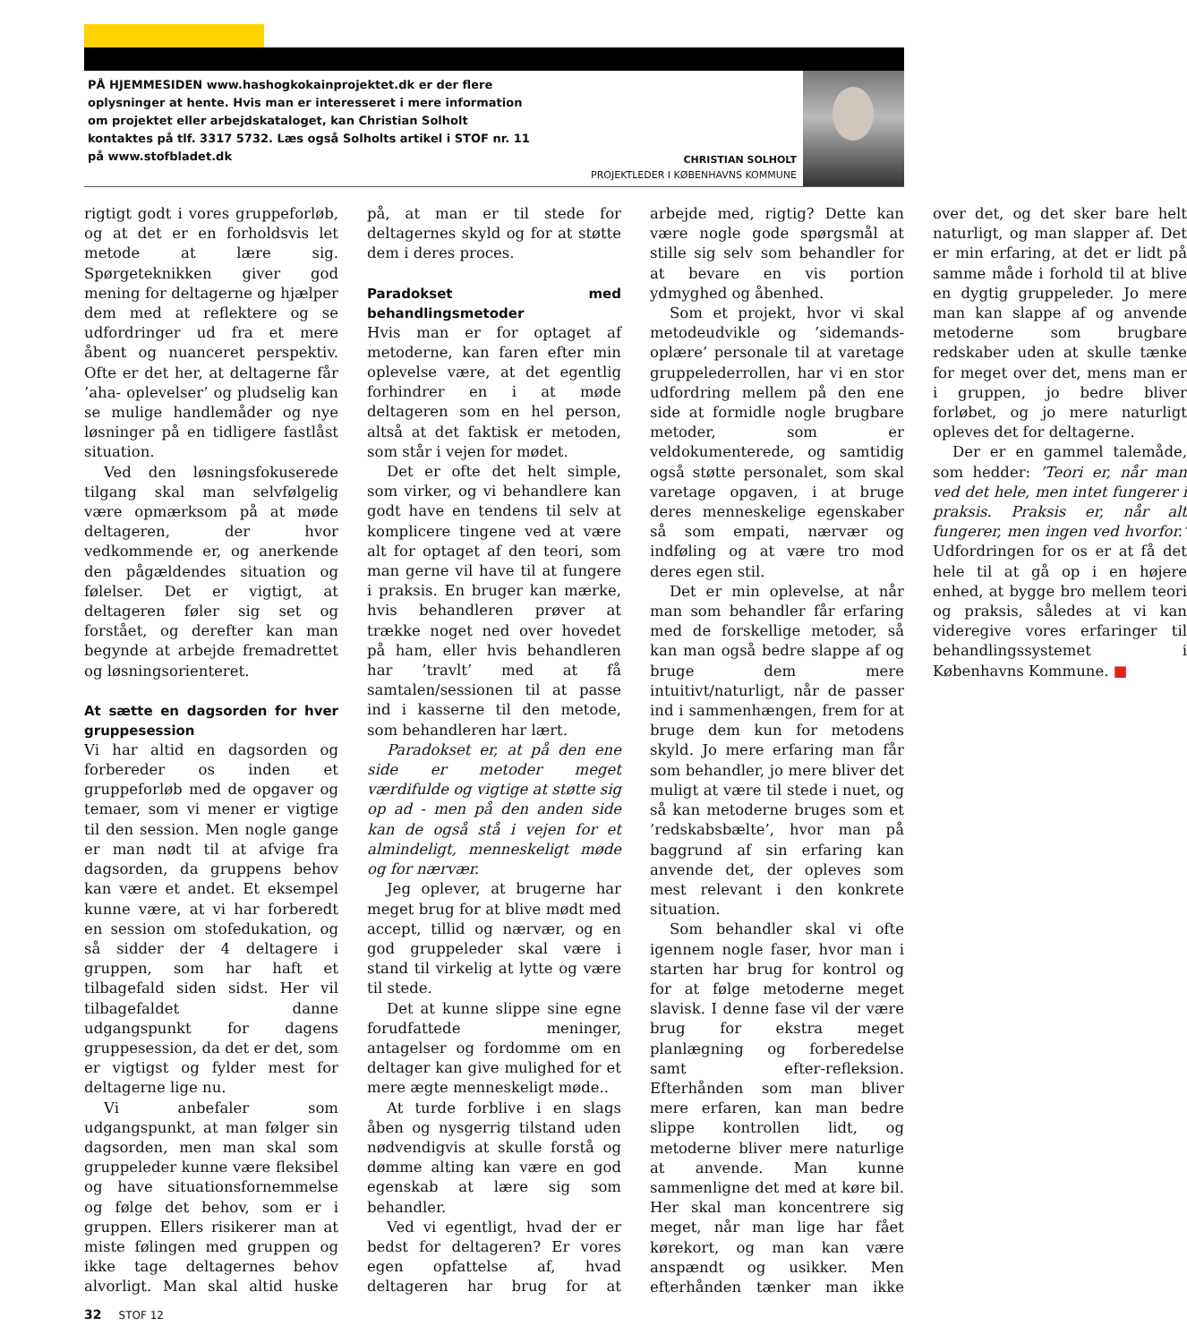PÅ HJEMMESIDEN www.hashogkokainprojektet.dk er der flere oplysninger at hente. Hvis man er interesseret i mere information om projektet eller arbejdskataloget, kan Christian Solholt kontaktes på tlf. 3317 5732. Læs også Solholts artikel i STOF nr. 11 på www.stofbladet.dk
CHRISTIAN SOLHOLT
PROJEKTLEDER I KØBENHAVNS KOMMUNE
rigtigt godt i vores gruppeforløb, og at det er en forholdsvis let metode at lære sig. Spørgeteknikken giver god mening for deltagerne og hjælper dem med at reflektere og se udfordringer ud fra et mere åbent og nuanceret perspektiv. Ofte er det her, at deltagerne får ’aha- oplevelser’ og pludselig kan se mulige handlemåder og nye løsninger på en tidligere fastlåst situation.
Ved den løsningsfokuserede tilgang skal man selvfølgelig være opmærksom på at møde deltageren, der hvor vedkommende er, og anerkende den pågældendes situation og følelser. Det er vigtigt, at deltageren føler sig set og forstået, og derefter kan man begynde at arbejde fremadrettet og løsningsorienteret.
At sætte en dagsorden for hver gruppesession
Vi har altid en dagsorden og forbereder os inden et gruppeforløb med de opgaver og temaer, som vi mener er vigtige til den session. Men nogle gange er man nødt til at afvige fra dagsorden, da gruppens behov kan være et andet. Et eksempel kunne være, at vi har forberedt en session om stofedukation, og så sidder der 4 deltagere i gruppen, som har haft et tilbagefald siden sidst. Her vil tilbagefaldet danne udgangspunkt for dagens gruppesession, da det er det, som er vigtigst og fylder mest for deltagerne lige nu.
Vi anbefaler som udgangspunkt, at man følger sin dagsorden, men man skal som gruppeleder kunne være fleksibel og have situationsfornemmelse og følge det behov, som er i gruppen. Ellers risikerer man at miste følingen med gruppen og ikke tage deltagernes behov alvorligt. Man skal altid huske på, at man er til stede for deltagernes skyld og for at støtte dem i deres proces.
Paradokset med behandlingsmetoder
Hvis man er for optaget af metoderne, kan faren efter min oplevelse være, at det egentlig forhindrer en i at møde deltageren som en hel person, altså at det faktisk er metoden, som står i vejen for mødet.
Det er ofte det helt simple, som virker, og vi behandlere kan godt have en tendens til selv at komplicere tingene ved at være alt for optaget af den teori, som man gerne vil have til at fungere i praksis. En bruger kan mærke, hvis behandleren prøver at trække noget ned over hovedet på ham, eller hvis behandleren har ’travlt’ med at få samtalen/sessionen til at passe ind i kasserne til den metode, som behandleren har lært.
Paradokset er, at på den ene side er metoder meget værdifulde og vigtige at støtte sig op ad - men på den anden side kan de også stå i vejen for et almindeligt, menneskeligt møde og for nærvær.
Jeg oplever, at brugerne har meget brug for at blive mødt med accept, tillid og nærvær, og en god gruppeleder skal være i stand til virkelig at lytte og være til stede.
Det at kunne slippe sine egne forudfattede meninger, antagelser og fordomme om en deltager kan give mulighed for et mere ægte menneskeligt møde..
At turde forblive i en slags åben og nysgerrig tilstand uden nødvendigvis at skulle forstå og dømme alting kan være en god egenskab at lære sig som behandler.
Ved vi egentligt, hvad der er bedst for deltageren? Er vores egen opfattelse af, hvad deltageren har brug for at arbejde med, rigtig? Dette kan være nogle gode spørgsmål at stille sig selv som behandler for at bevare en vis portion ydmyghed og åbenhed.
Som et projekt, hvor vi skal metodeudvikle og ’sidemands-oplære’ personale til at varetage gruppelederrollen, har vi en stor udfordring mellem på den ene side at formidle nogle brugbare metoder, som er veldokumenterede, og samtidig også støtte personalet, som skal varetage opgaven, i at bruge deres menneskelige egenskaber så som empati, nærvær og indføling og at være tro mod deres egen stil.
Det er min oplevelse, at når man som behandler får erfaring med de forskellige metoder, så kan man også bedre slappe af og bruge dem mere intuitivt/naturligt, når de passer ind i sammenhængen, frem for at bruge dem kun for metodens skyld. Jo mere erfaring man får som behandler, jo mere bliver det muligt at være til stede i nuet, og så kan metoderne bruges som et ’redskabsbælte’, hvor man på baggrund af sin erfaring kan anvende det, der opleves som mest relevant i den konkrete situation.
Som behandler skal vi ofte igennem nogle faser, hvor man i starten har brug for kontrol og for at følge metoderne meget slavisk. I denne fase vil der være brug for ekstra meget planlægning og forberedelse samt efter-refleksion. Efterhånden som man bliver mere erfaren, kan man bedre slippe kontrollen lidt, og metoderne bliver mere naturlige at anvende. Man kunne sammenligne det med at køre bil. Her skal man koncentrere sig meget, når man lige har fået kørekort, og man kan være anspændt og usikker. Men efterhånden tænker man ikke over det, og det sker bare helt naturligt, og man slapper af. Det er min erfaring, at det er lidt på samme måde i forhold til at blive en dygtig gruppeleder. Jo mere man kan slappe af og anvende metoderne som brugbare redskaber uden at skulle tænke for meget over det, mens man er i gruppen, jo bedre bliver forløbet, og jo mere naturligt opleves det for deltagerne.
Der er en gammel talemåde, som hedder: ’Teori er, når man ved det hele, men intet fungerer i praksis. Praksis er, når alt fungerer, men ingen ved hvorfor.’ Udfordringen for os er at få det hele til at gå op i en højere enhed, at bygge bro mellem teori og praksis, således at vi kan videregive vores erfaringer til behandlingssystemet i Københavns Kommune. ■
32 STOF 12